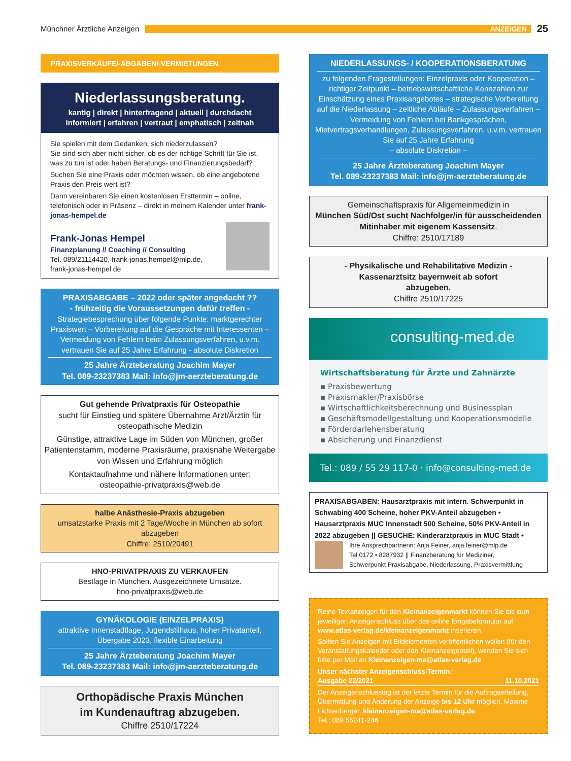Münchner Ärztliche Anzeigen
ANZEIGEN
25
PRAXISVERKÄUFE/-ABGABEN/-VERMIETUNGEN
Niederlassungsberatung.
kantig | direkt | hinterfragend | aktuell | durchdacht
informiert | erfahren | vertraut | emphatisch | zeitnah
Sie spielen mit dem Gedanken, sich niederzulassen?
Sie sind sich aber nicht sicher, ob es der richtige Schritt für Sie ist, was zu tun ist oder haben Beratungs- und Finanzierungsbedarf?
Suchen Sie eine Praxis oder möchten wissen, ob eine angebotene Praxis den Preis wert ist?
Dann vereinbaren Sie einen kostenlosen Ersttermin – online, telefonisch oder in Präsenz – direkt in meinem Kalender unter frank-jonas-hempel.de
Frank-Jonas Hempel
Finanzplanung // Coaching // Consulting
Tel. 089/21114420, frank-jonas.hempel@mlp.de,
frank-jonas-hempel.de
PRAXISABGABE – 2022 oder später angedacht ??
- frühzeitig die Voraussetzungen dafür treffen -
Strategiebesprechung über folgende Punkte: marktgerechter Praxiswert – Vorbereitung auf die Gespräche mit Interessenten – Vermeidung von Fehlern beim Zulassungsverfahren, u.v.m. vertrauen Sie auf 25 Jahre Erfahrung - absolute Diskretion
25 Jahre Ärzteberatung Joachim Mayer
Tel. 089-23237383 Mail: info@jm-aerzteberatung.de
Gut gehende Privatpraxis für Osteopathie
sucht für Einstieg und spätere Übernahme Arzt/Ärztin für osteopathische Medizin
Günstige, attraktive Lage im Süden von München, großer Patientenstamm, moderne Praxisräume, praxisnahe Weitergabe von Wissen und Erfahrung möglich
Kontaktaufnahme und nähere Informationen unter:
osteopathie-privatpraxis@web.de
halbe Anästhesie-Praxis abzugeben
umsatzstarke Praxis mit 2 Tage/Woche in München ab sofort abzugeben
Chiffre: 2510/20491
HNO-PRIVATPRAXIS ZU VERKAUFEN
Bestlage in München. Ausgezeichnete Umsätze.
hno-privatpraxis@web.de
GYNÄKOLOGIE (EINZELPRAXIS)
attraktive Innenstadtlage, Jugendstilhaus, hoher Privatanteil, Übergabe 2023, flexible Einarbeitung
25 Jahre Ärzteberatung Joachim Mayer
Tel. 089-23237383 Mail: info@jm-aerzteberatung.de
Orthopädische Praxis München
im Kundenauftrag abzugeben.
Chiffre 2510/17224
NIEDERLASSUNGS- / KOOPERATIONSBERATUNG
zu folgenden Fragestellungen: Einzelpraxis oder Kooperation – richtiger Zeitpunkt – betriebswirtschaftliche Kennzahlen zur Einschätzung eines Praxisangebotes – strategische Vorbereitung auf die Niederlassung – zeitliche Abläufe – Zulassungsverfahren – Vermeidung von Fehlern bei Bankgesprächen, Mietvertragsverhandlungen, Zulassungsverfahren, u.v.m. vertrauen Sie auf 25 Jahre Erfahrung
– absolute Diskretion –
25 Jahre Ärzteberatung Joachim Mayer
Tel. 089-23237383 Mail: info@jm-aerzteberatung.de
Gemeinschaftspraxis für Allgemeinmedizin in
München Süd/Ost sucht Nachfolger/in für ausscheidenden Mitinhaber mit eigenem Kassensitz.
Chiffre: 2510/17189
- Physikalische und Rehabilitative Medizin -
Kassenarztsitz bayernweit ab sofort
abzugeben.
Chiffre 2510/17225
consulting-med.de
Wirtschaftsberatung für Ärzte und Zahnärzte
▪ Praxisbewertung
▪ Praxismakler/Praxisbörse
▪ Wirtschaftlichkeitsberechnung und Businessplan
▪ Geschäftsmodellgestaltung und Kooperationsmodelle
▪ Förderdarlehensberatung
▪ Absicherung und Finanzdienst
Tel.: 089 / 55 29 117-0 · info@consulting-med.de
PRAXISABGABEN: Hausarztpraxis mit intern. Schwerpunkt in Schwabing 400 Scheine, hoher PKV-Anteil abzugeben • Hausarztpraxis MUC Innenstadt 500 Scheine, 50% PKV-Anteil in 2022 abzugeben || GESUCHE: Kinderarztpraxis in MUC Stadt •
Ihre Ansprechpartnerin: Anja Feiner, anja.feiner@mlp.de
Tel 0172 • 8287932 || Finanzberatung für Mediziner,
Schwerpunkt Praxisabgabe, Niederlassung, Praxisvermittlung
Reine Textanzeigen für den Kleinanzeigenmarkt können Sie bis zum jeweiligen Anzeigenschluss über das online Eingabeformular auf www.atlas-verlag.de/kleinanzeigenmarkt inserieren.
Sollten Sie Anzeigen mit Bildelementen veröffentlichen wollen (für den Veranstaltungskalender oder den Kleinanzeigenteil), wenden Sie sich bitte per Mail an Kleinanzeigen-ma@atlas-verlag.de
Unser nächster Anzeigenschluss-Termin:
Ausgabe 22/2021 11.10.2021
Der Anzeigenschlusstag ist der letzte Termin für die Auftragserteilung, Übermittlung und Änderung der Anzeige bis 12 Uhr möglich. Maxime Lichtenberger, kleinanzeigen-ma@atlas-verlag.de,
Tel.: 089 55241-246